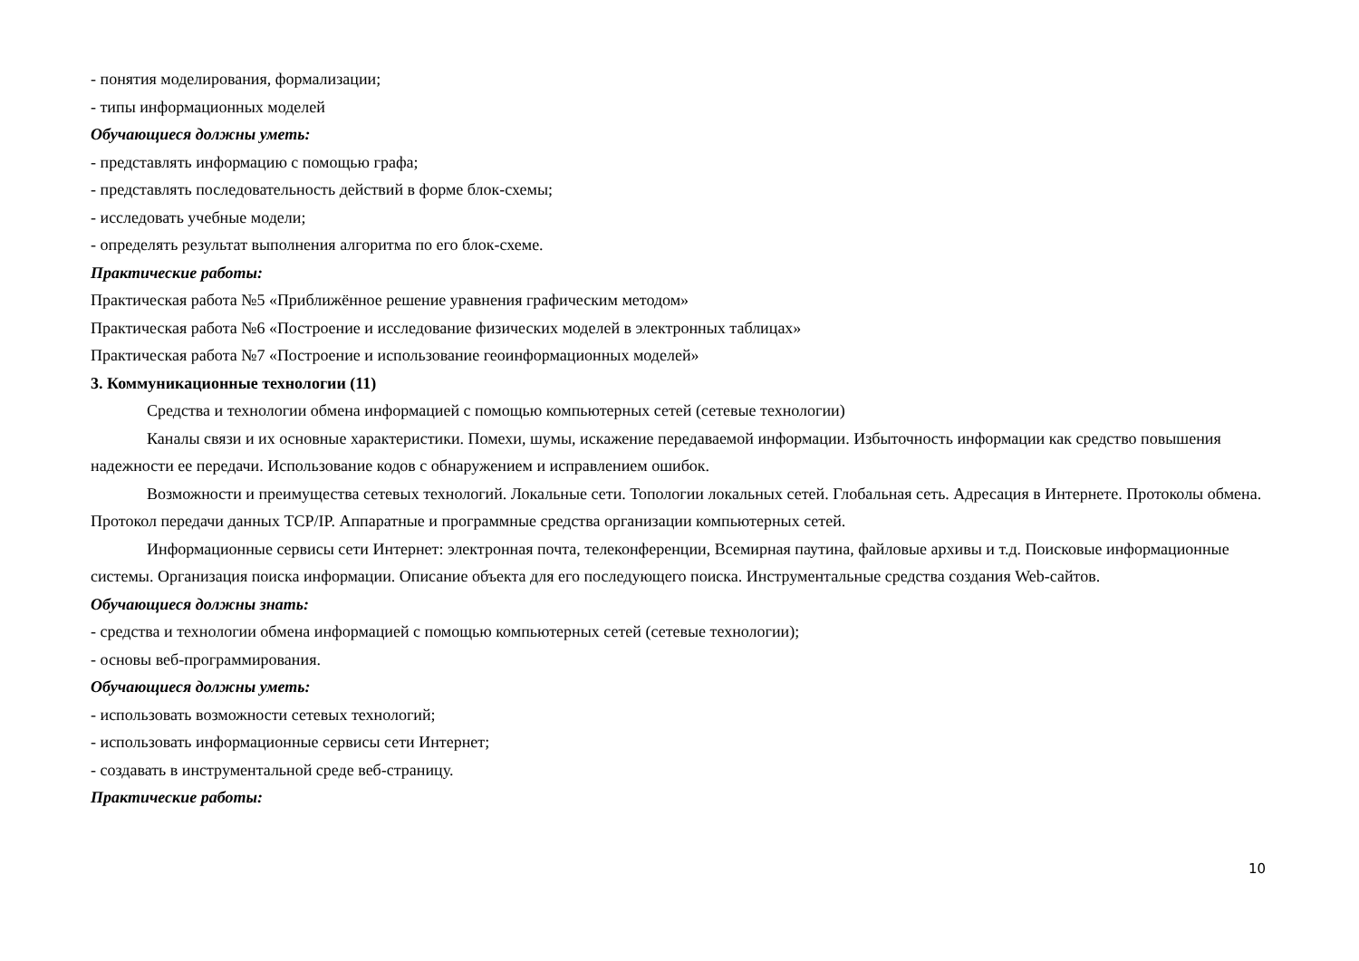- понятия моделирования, формализации;
- типы информационных моделей
Обучающиеся должны уметь:
- представлять информацию с помощью графа;
- представлять последовательность действий в форме блок-схемы;
- исследовать учебные модели;
- определять результат выполнения алгоритма по его блок-схеме.
Практические работы:
Практическая работа №5 «Приближённое решение уравнения графическим методом»
Практическая работа №6 «Построение и исследование физических моделей в электронных таблицах»
Практическая работа №7 «Построение и использование геоинформационных моделей»
3. Коммуникационные технологии (11)
Средства и технологии обмена информацией с помощью компьютерных сетей (сетевые технологии)
Каналы связи и их основные характеристики. Помехи, шумы, искажение передаваемой информации. Избыточность информации как средство повышения надежности ее передачи. Использование кодов с обнаружением и исправлением ошибок.
Возможности и преимущества сетевых технологий. Локальные сети. Топологии локальных сетей. Глобальная сеть. Адресация в Интернете. Протоколы обмена. Протокол передачи данных TCP/IP. Аппаратные и программные средства организации компьютерных сетей.
Информационные сервисы сети Интернет: электронная почта, телеконференции, Всемирная паутина, файловые архивы и т.д. Поисковые информационные системы. Организация поиска информации. Описание объекта для его последующего поиска. Инструментальные средства создания Web-сайтов.
Обучающиеся должны знать:
- средства и технологии обмена информацией с помощью компьютерных сетей (сетевые технологии);
- основы веб-программирования.
Обучающиеся должны уметь:
- использовать возможности сетевых технологий;
- использовать информационные сервисы сети Интернет;
- создавать в инструментальной среде веб-страницу.
Практические работы:
10